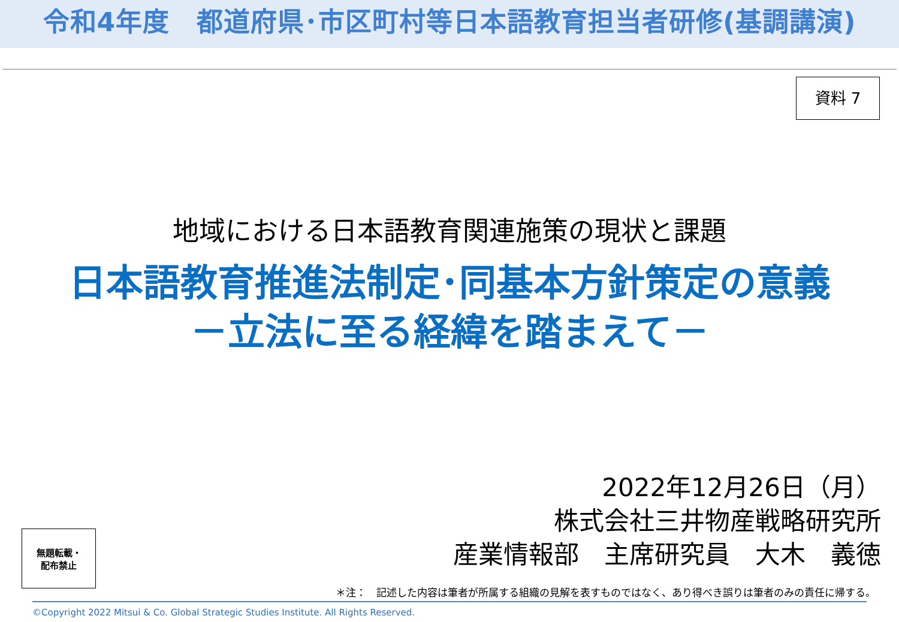令和4年度　都道府県･市区町村等日本語教育担当者研修(基調講演)
資料 7
地域における日本語教育関連施策の現状と課題
日本語教育推進法制定･同基本方針策定の意義
－立法に至る経緯を踏まえて－
2022年12月26日（月）
株式会社三井物産戦略研究所
産業情報部　主席研究員　大木　義徳
無題転載・
配布禁止
＊注：　記述した内容は筆者が所属する組織の見解を表すものではなく、あり得べき誤りは筆者のみの責任に帰する。
©Copyright 2022 Mitsui & Co. Global Strategic Studies Institute. All Rights Reserved.